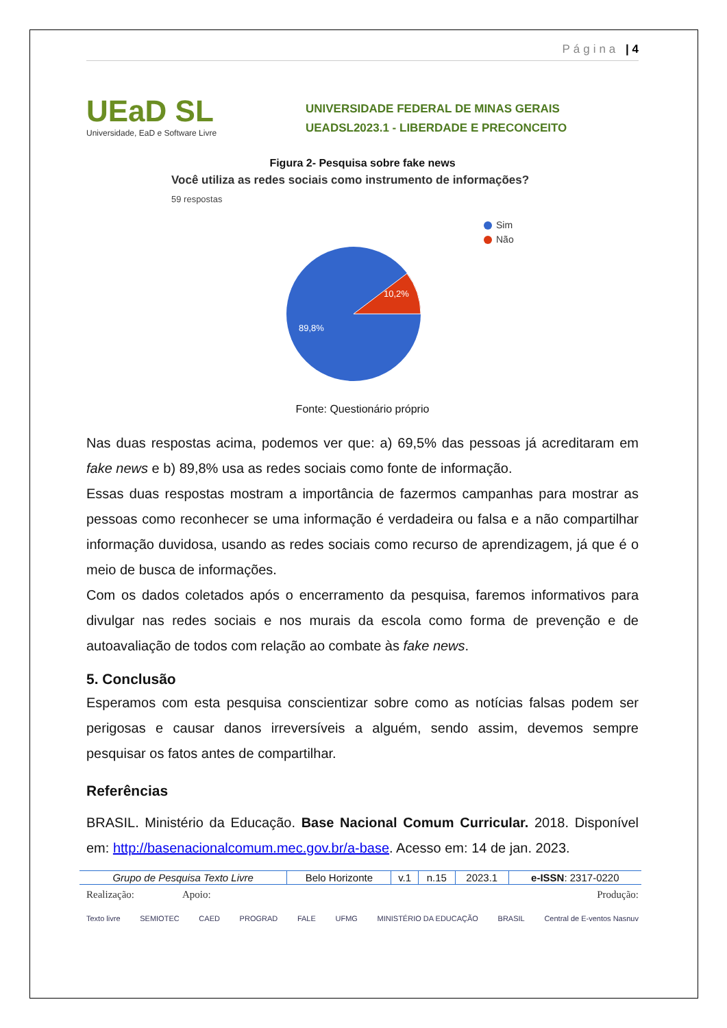Página | 4
UEaD SL
Universidade, EaD e Software Livre
UNIVERSIDADE FEDERAL DE MINAS GERAIS
UEADSL2023.1 - LIBERDADE E PRECONCEITO
Figura 2- Pesquisa sobre fake news
Você utiliza as redes sociais como instrumento de informações?
59 respostas
10,2%
89,8%
Sim
Não
Fonte: Questionário próprio
Nas duas respostas acima, podemos ver que: a) 69,5% das pessoas já acreditaram em fake news e b) 89,8% usa as redes sociais como fonte de informação.
Essas duas respostas mostram a importância de fazermos campanhas para mostrar as pessoas como reconhecer se uma informação é verdadeira ou falsa e a não compartilhar informação duvidosa, usando as redes sociais como recurso de aprendizagem, já que é o meio de busca de informações.
Com os dados coletados após o encerramento da pesquisa, faremos informativos para divulgar nas redes sociais e nos murais da escola como forma de prevenção e de autoavaliação de todos com relação ao combate às fake news.
5. Conclusão
Esperamos com esta pesquisa conscientizar sobre como as notícias falsas podem ser perigosas e causar danos irreversíveis a alguém, sendo assim, devemos sempre pesquisar os fatos antes de compartilhar.
Referências
BRASIL. Ministério da Educação. Base Nacional Comum Curricular. 2018. Disponível em: http://basenacionalcomum.mec.gov.br/a-base. Acesso em: 14 de jan. 2023.
| Grupo de Pesquisa Texto Livre | Belo Horizonte | v.1 | n.15 | 2023.1 | e-ISSN : 2317-0220 |
Realização: Apoio: Produção:
Texto livre SEMIOTEC CAED PROGRAD FALE UFMG MINISTÉRIO DA EDUCAÇÃO BRASIL Central de E-ventos Nasnuv